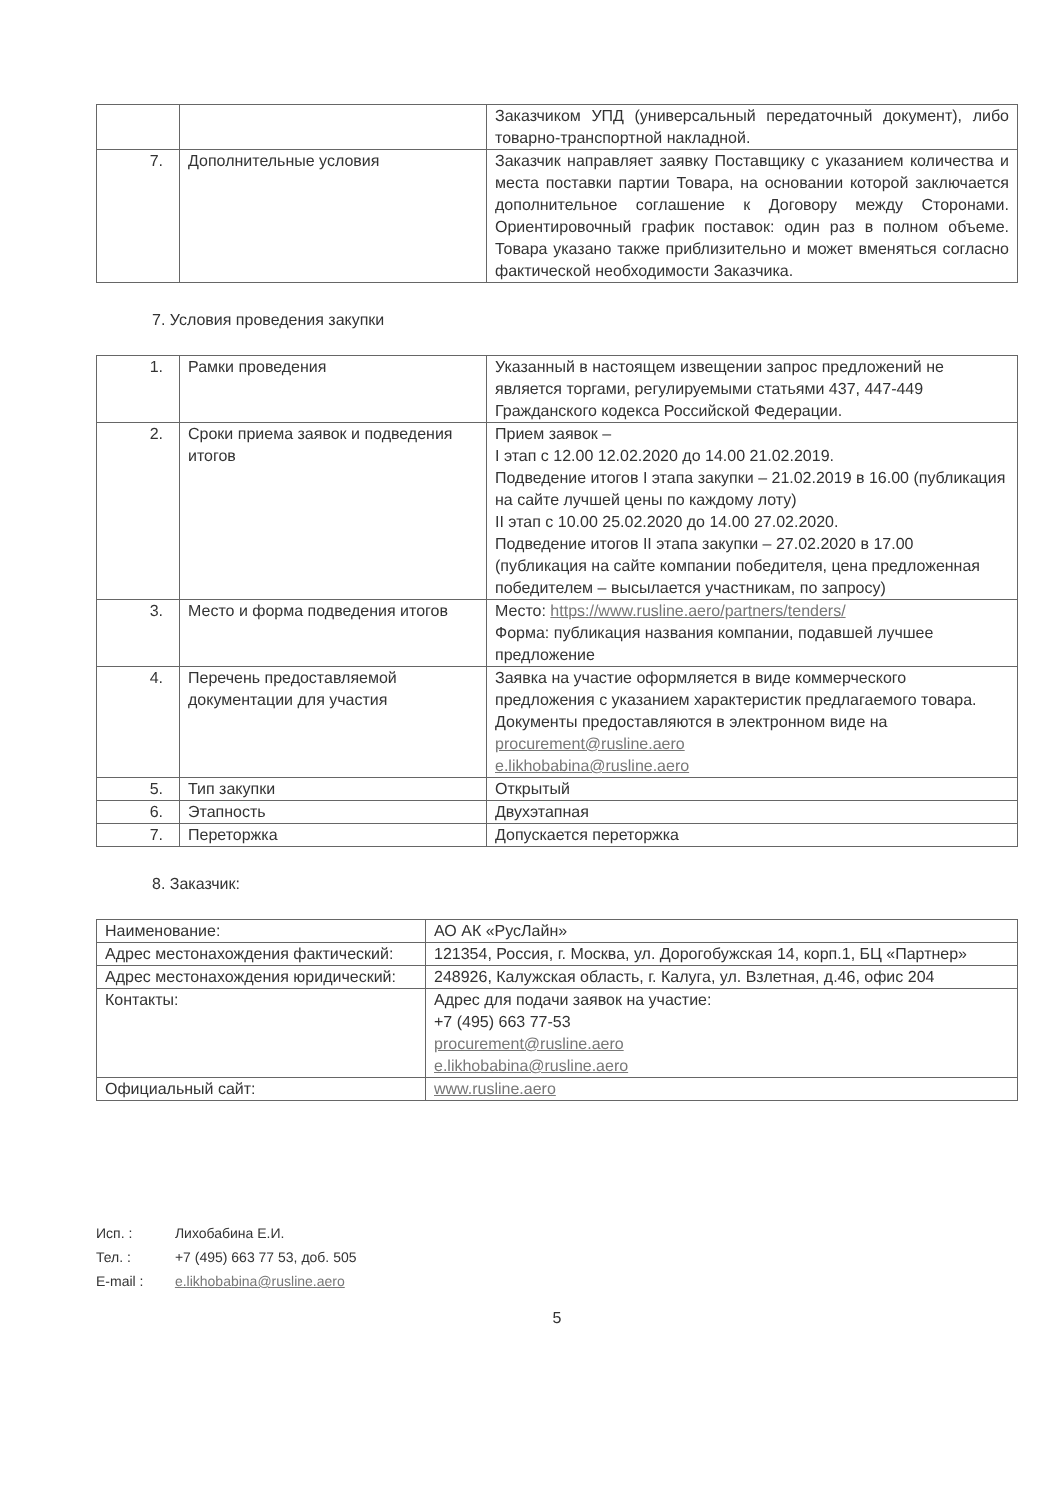| | | Заказчиком УПД (универсальный передаточный документ), либо товарно-транспортной накладной. |
| 7. | Дополнительные условия | Заказчик направляет заявку Поставщику с указанием количества и места поставки партии Товара, на основании которой заключается дополнительное соглашение к Договору между Сторонами. Ориентировочный график поставок: один раз в полном объеме. Товара указано также приблизительно и может вменяться согласно фактической необходимости Заказчика. |
7. Условия проведения закупки
| 1. | Рамки проведения | Указанный в настоящем извещении запрос предложений не является торгами, регулируемыми статьями 437, 447-449 Гражданского кодекса Российской Федерации. |
| 2. | Сроки приема заявок и подведения итогов | Прием заявок – I этап с 12.00 12.02.2020 до 14.00 21.02.2019. Подведение итогов I этапа закупки – 21.02.2019 в 16.00 (публикация на сайте лучшей цены по каждому лоту) II этап с 10.00 25.02.2020 до 14.00 27.02.2020. Подведение итогов II этапа закупки – 27.02.2020 в 17.00 (публикация на сайте компании победителя, цена предложенная победителем – высылается участникам, по запросу) |
| 3. | Место и форма подведения итогов | Место: https://www.rusline.aero/partners/tenders/ Форма: публикация названия компании, подавшей лучшее предложение |
| 4. | Перечень предоставляемой документации для участия | Заявка на участие оформляется в виде коммерческого предложения с указанием характеристик предлагаемого товара. Документы предоставляются в электронном виде на procurement@rusline.aero e.likhobabina@rusline.aero |
| 5. | Тип закупки | Открытый |
| 6. | Этапность | Двухэтапная |
| 7. | Переторжка | Допускается переторжка |
8. Заказчик:
| Наименование: | АО АК «РусЛайн» |
| Адрес местонахождения фактический: | 121354, Россия, г. Москва, ул. Дорогобужская 14, корп.1, БЦ «Партнер» |
| Адрес местонахождения юридический: | 248926, Калужская область, г. Калуга, ул. Взлетная, д.46, офис 204 |
| Контакты: | Адрес для подачи заявок на участие: +7 (495) 663 77-53 procurement@rusline.aero e.likhobabina@rusline.aero |
| Официальный сайт: | www.rusline.aero |
Исп. : Лихобабина Е.И.
Тел. : +7 (495) 663 77 53, доб. 505
E-mail : e.likhobabina@rusline.aero
5